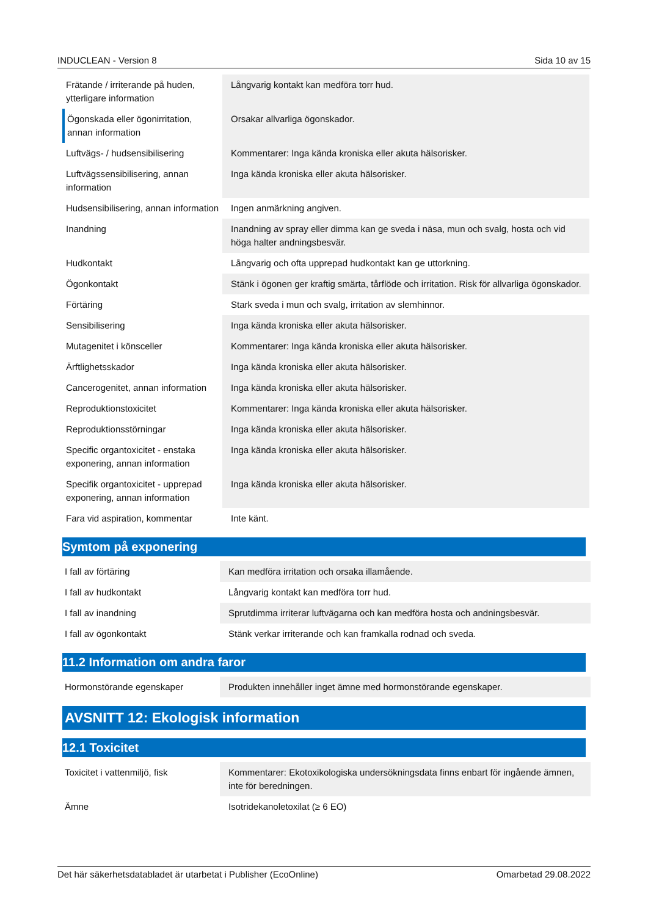INDUCLEAN - Version 8 Sida 10 av 15
| Frätande / irriterande på huden, ytterligare information | Långvarig kontakt kan medföra torr hud. |
| Ögonskada eller ögonirritation, annan information | Orsakar allvarliga ögonskador. |
| Luftvägs- / hudsensibilisering | Kommentarer: Inga kända kroniska eller akuta hälsorisker. |
| Luftvägssensibilisering, annan information | Inga kända kroniska eller akuta hälsorisker. |
| Hudsensibilisering, annan information | Ingen anmärkning angiven. |
| Inandning | Inandning av spray eller dimma kan ge sveda i näsa, mun och svalg, hosta och vid höga halter andningsbesvär. |
| Hudkontakt | Långvarig och ofta upprepad hudkontakt kan ge uttorkning. |
| Ögonkontakt | Stänk i ögonen ger kraftig smärta, tårflöde och irritation. Risk för allvarliga ögonskador. |
| Förtäring | Stark sveda i mun och svalg, irritation av slemhinnor. |
| Sensibilisering | Inga kända kroniska eller akuta hälsorisker. |
| Mutagenitet i könsceller | Kommentarer: Inga kända kroniska eller akuta hälsorisker. |
| Ärftlighetsskador | Inga kända kroniska eller akuta hälsorisker. |
| Cancerogenitet, annan information | Inga kända kroniska eller akuta hälsorisker. |
| Reproduktionstoxicitet | Kommentarer: Inga kända kroniska eller akuta hälsorisker. |
| Reproduktionsstörningar | Inga kända kroniska eller akuta hälsorisker. |
| Specific organtoxicitet - enstaka exponering, annan information | Inga kända kroniska eller akuta hälsorisker. |
| Specifik organtoxicitet - upprepad exponering, annan information | Inga kända kroniska eller akuta hälsorisker. |
| Fara vid aspiration, kommentar | Inte känt. |
Symtom på exponering
| I fall av förtäring | Kan medföra irritation och orsaka illamående. |
| I fall av hudkontakt | Långvarig kontakt kan medföra torr hud. |
| I fall av inandning | Sprutdimma irriterar luftvägarna och kan medföra hosta och andningsbesvär. |
| I fall av ögonkontakt | Stänk verkar irriterande och kan framkalla rodnad och sveda. |
11.2 Information om andra faror
| Hormonstörande egenskaper | Produkten innehåller inget ämne med hormonstörande egenskaper. |
AVSNITT 12: Ekologisk information
12.1 Toxicitet
| Toxicitet i vattenmiljö, fisk | Kommentarer: Ekotoxikologiska undersökningsdata finns enbart för ingående ämnen, inte för beredningen. |
| Ämne | Isotridekanoletoxilat (≥ 6 EO) |
Det här säkerhetsdatabladet är utarbetat i Publisher (EcoOnline) Omarbetad 29.08.2022